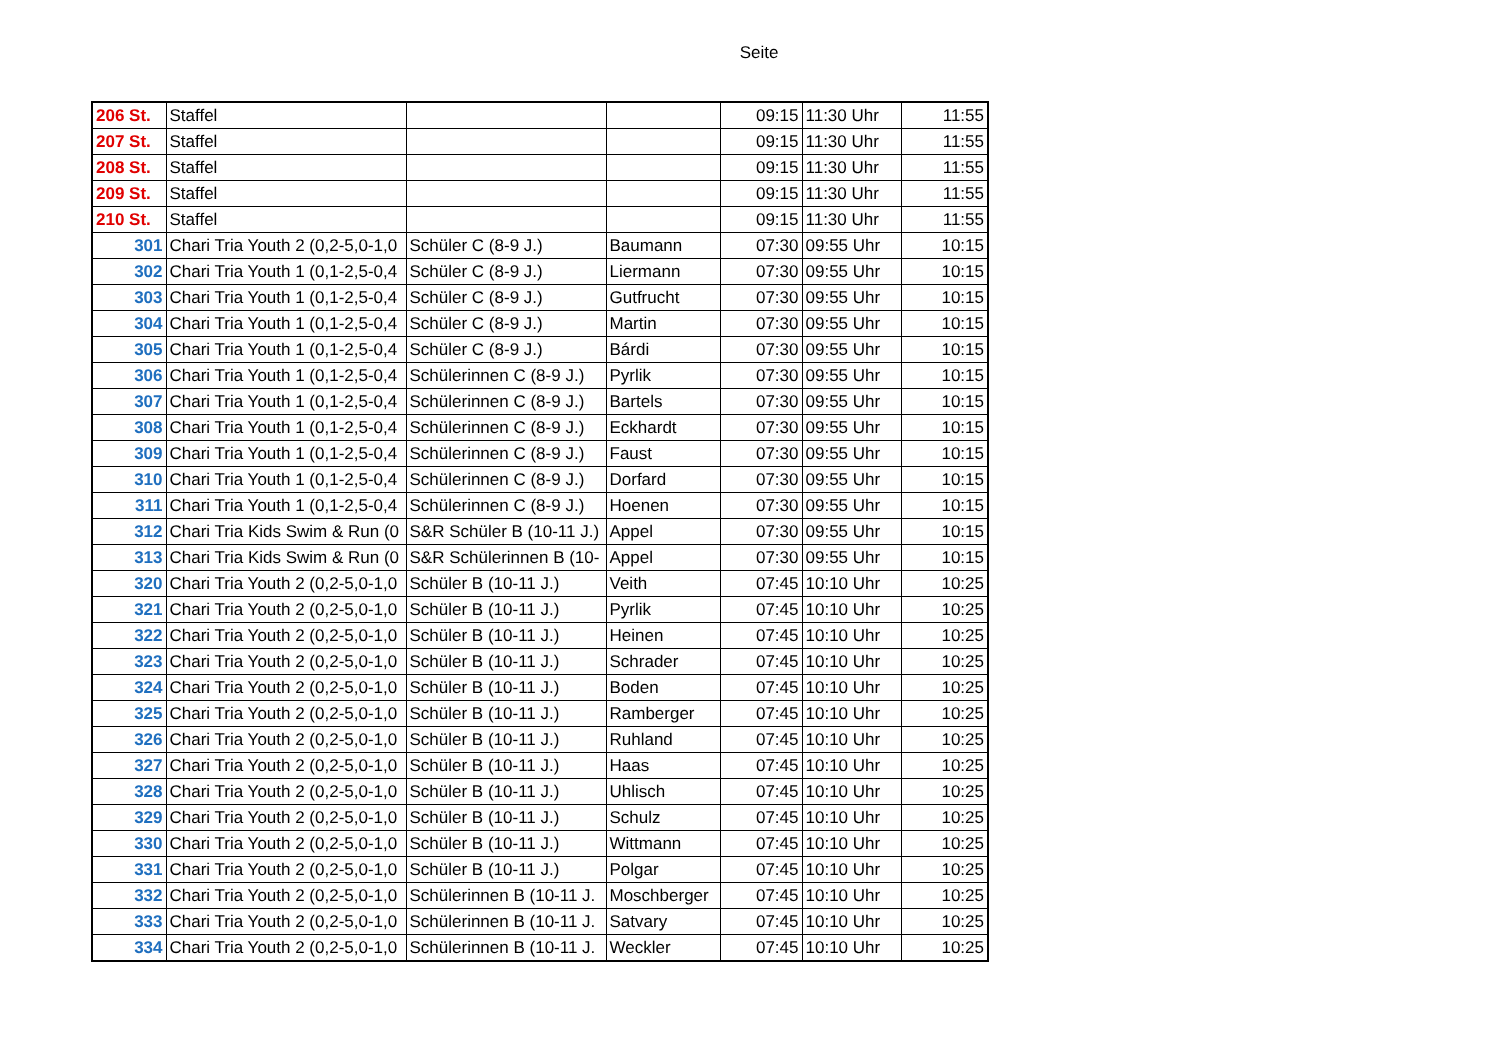Seite
| 206 St. | Staffel | | | 09:15 | 11:30 Uhr | 11:55 |
| 207 St. | Staffel | | | 09:15 | 11:30 Uhr | 11:55 |
| 208 St. | Staffel | | | 09:15 | 11:30 Uhr | 11:55 |
| 209 St. | Staffel | | | 09:15 | 11:30 Uhr | 11:55 |
| 210 St. | Staffel | | | 09:15 | 11:30 Uhr | 11:55 |
| 301 | Chari Tria Youth 2 (0,2-5,0-1,0 | Schüler C (8-9 J.) | Baumann | 07:30 | 09:55 Uhr | 10:15 |
| 302 | Chari Tria Youth 1 (0,1-2,5-0,4 | Schüler C (8-9 J.) | Liermann | 07:30 | 09:55 Uhr | 10:15 |
| 303 | Chari Tria Youth 1 (0,1-2,5-0,4 | Schüler C (8-9 J.) | Gutfrucht | 07:30 | 09:55 Uhr | 10:15 |
| 304 | Chari Tria Youth 1 (0,1-2,5-0,4 | Schüler C (8-9 J.) | Martin | 07:30 | 09:55 Uhr | 10:15 |
| 305 | Chari Tria Youth 1 (0,1-2,5-0,4 | Schüler C (8-9 J.) | Bárdi | 07:30 | 09:55 Uhr | 10:15 |
| 306 | Chari Tria Youth 1 (0,1-2,5-0,4 | Schülerinnen C (8-9 J.) | Pyrlik | 07:30 | 09:55 Uhr | 10:15 |
| 307 | Chari Tria Youth 1 (0,1-2,5-0,4 | Schülerinnen C (8-9 J.) | Bartels | 07:30 | 09:55 Uhr | 10:15 |
| 308 | Chari Tria Youth 1 (0,1-2,5-0,4 | Schülerinnen C (8-9 J.) | Eckhardt | 07:30 | 09:55 Uhr | 10:15 |
| 309 | Chari Tria Youth 1 (0,1-2,5-0,4 | Schülerinnen C (8-9 J.) | Faust | 07:30 | 09:55 Uhr | 10:15 |
| 310 | Chari Tria Youth 1 (0,1-2,5-0,4 | Schülerinnen C (8-9 J.) | Dorfard | 07:30 | 09:55 Uhr | 10:15 |
| 311 | Chari Tria Youth 1 (0,1-2,5-0,4 | Schülerinnen C (8-9 J.) | Hoenen | 07:30 | 09:55 Uhr | 10:15 |
| 312 | Chari Tria Kids Swim & Run (0 | S&R Schüler B (10-11 J.) | Appel | 07:30 | 09:55 Uhr | 10:15 |
| 313 | Chari Tria Kids Swim & Run (0 | S&R Schülerinnen B (10- | Appel | 07:30 | 09:55 Uhr | 10:15 |
| 320 | Chari Tria Youth 2 (0,2-5,0-1,0 | Schüler B (10-11 J.) | Veith | 07:45 | 10:10 Uhr | 10:25 |
| 321 | Chari Tria Youth 2 (0,2-5,0-1,0 | Schüler B (10-11 J.) | Pyrlik | 07:45 | 10:10 Uhr | 10:25 |
| 322 | Chari Tria Youth 2 (0,2-5,0-1,0 | Schüler B (10-11 J.) | Heinen | 07:45 | 10:10 Uhr | 10:25 |
| 323 | Chari Tria Youth 2 (0,2-5,0-1,0 | Schüler B (10-11 J.) | Schrader | 07:45 | 10:10 Uhr | 10:25 |
| 324 | Chari Tria Youth 2 (0,2-5,0-1,0 | Schüler B (10-11 J.) | Boden | 07:45 | 10:10 Uhr | 10:25 |
| 325 | Chari Tria Youth 2 (0,2-5,0-1,0 | Schüler B (10-11 J.) | Ramberger | 07:45 | 10:10 Uhr | 10:25 |
| 326 | Chari Tria Youth 2 (0,2-5,0-1,0 | Schüler B (10-11 J.) | Ruhland | 07:45 | 10:10 Uhr | 10:25 |
| 327 | Chari Tria Youth 2 (0,2-5,0-1,0 | Schüler B (10-11 J.) | Haas | 07:45 | 10:10 Uhr | 10:25 |
| 328 | Chari Tria Youth 2 (0,2-5,0-1,0 | Schüler B (10-11 J.) | Uhlisch | 07:45 | 10:10 Uhr | 10:25 |
| 329 | Chari Tria Youth 2 (0,2-5,0-1,0 | Schüler B (10-11 J.) | Schulz | 07:45 | 10:10 Uhr | 10:25 |
| 330 | Chari Tria Youth 2 (0,2-5,0-1,0 | Schüler B (10-11 J.) | Wittmann | 07:45 | 10:10 Uhr | 10:25 |
| 331 | Chari Tria Youth 2 (0,2-5,0-1,0 | Schüler B (10-11 J.) | Polgar | 07:45 | 10:10 Uhr | 10:25 |
| 332 | Chari Tria Youth 2 (0,2-5,0-1,0 | Schülerinnen B (10-11 J. | Moschberger | 07:45 | 10:10 Uhr | 10:25 |
| 333 | Chari Tria Youth 2 (0,2-5,0-1,0 | Schülerinnen B (10-11 J. | Satvary | 07:45 | 10:10 Uhr | 10:25 |
| 334 | Chari Tria Youth 2 (0,2-5,0-1,0 | Schülerinnen B (10-11 J. | Weckler | 07:45 | 10:10 Uhr | 10:25 |